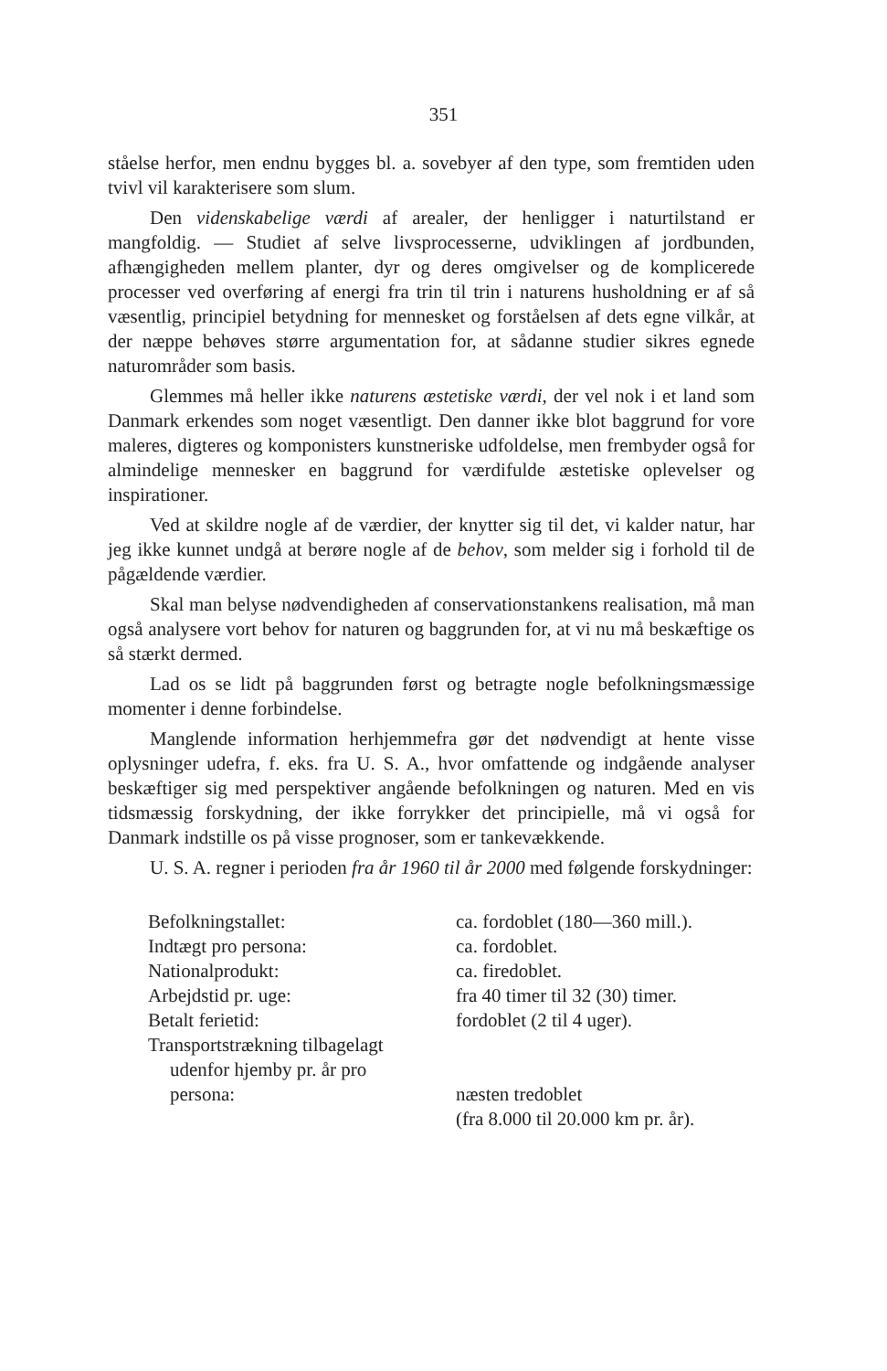351
ståelse herfor, men endnu bygges bl. a. sovebyer af den type, som fremtiden uden tvivl vil karakterisere som slum.
Den videnskabelige værdi af arealer, der henligger i naturtilstand er mangfoldig. — Studiet af selve livsprocesserne, udviklingen af jordbunden, afhængigheden mellem planter, dyr og deres omgivelser og de komplicerede processer ved overføring af energi fra trin til trin i naturens husholdning er af så væsentlig, principiel betydning for mennesket og forståelsen af dets egne vilkår, at der næppe behøves større argumentation for, at sådanne studier sikres egnede naturområder som basis.
Glemmes må heller ikke naturens æstetiske værdi, der vel nok i et land som Danmark erkendes som noget væsentligt. Den danner ikke blot baggrund for vore maleres, digteres og komponisters kunstneriske udfoldelse, men frembyder også for almindelige mennesker en baggrund for værdifulde æstetiske oplevelser og inspirationer.
Ved at skildre nogle af de værdier, der knytter sig til det, vi kalder natur, har jeg ikke kunnet undgå at berøre nogle af de behov, som melder sig i forhold til de pågældende værdier.
Skal man belyse nødvendigheden af conservationstankens realisation, må man også analysere vort behov for naturen og baggrunden for, at vi nu må beskæftige os så stærkt dermed.
Lad os se lidt på baggrunden først og betragte nogle befolkningsmæssige momenter i denne forbindelse.
Manglende information herhjemmefra gør det nødvendigt at hente visse oplysninger udefra, f. eks. fra U. S. A., hvor omfattende og indgående analyser beskæftiger sig med perspektiver angående befolkningen og naturen. Med en vis tidsmæssig forskydning, der ikke forrykker det principielle, må vi også for Danmark indstille os på visse prognoser, som er tankevækkende.
U. S. A. regner i perioden fra år 1960 til år 2000 med følgende forskydninger:
| Befolkningstallet: | ca. fordoblet (180—360 mill.). |
| Indtægt pro persona: | ca. fordoblet. |
| Nationalprodukt: | ca. firedoblet. |
| Arbejdstid pr. uge: | fra 40 timer til 32 (30) timer. |
| Betalt ferietid: | fordoblet (2 til 4 uger). |
| Transportstrækning tilbagelagt udenfor hjemby pr. år pro persona: | næsten tredoblet (fra 8.000 til 20.000 km pr. år). |